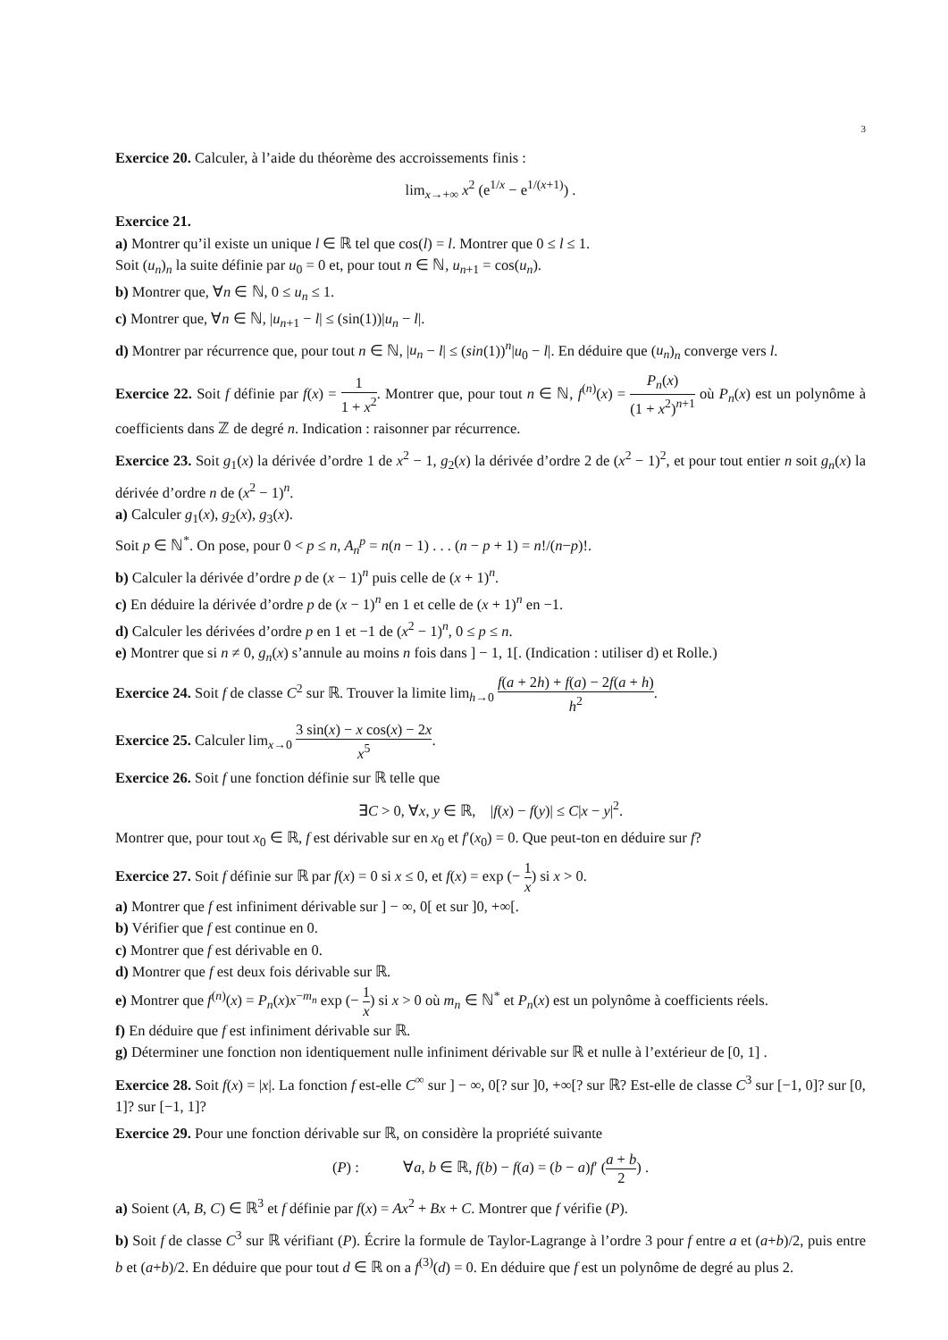3
Exercice 20. Calculer, à l’aide du théorème des accroissements finis :
lim<sub>x→+∞</sub> x<sup>2</sup> (e<sup>1/x</sup> − e<sup>1/(x+1)</sup>) .
Exercice 21.
a) Montrer qu’il existe un unique l ∈ ℝ tel que cos(l) = l. Montrer que 0 ≤ l ≤ 1.
Soit (u<sub>n</sub>)<sub>n</sub> la suite définie par u<sub>0</sub> = 0 et, pour tout n ∈ ℕ, u<sub>n+1</sub> = cos(u<sub>n</sub>).
b) Montrer que, ∀n ∈ ℕ, 0 ≤ u<sub>n</sub> ≤ 1.
c) Montrer que, ∀n ∈ ℕ, |u<sub>n+1</sub> − l| ≤ (sin(1))|u<sub>n</sub> − l|.
d) Montrer par récurrence que, pour tout n ∈ ℕ, |u<sub>n</sub> − l| ≤ (sin(1))<sup>n</sup>|u<sub>0</sub> − l|. En déduire que (u<sub>n</sub>)<sub>n</sub> converge vers l.
Exercice 22. Soit f définie par f(x) = 1 1 + x<sup>2</sup>. Montrer que, pour tout n ∈ ℕ, f<sup>(n)</sup>(x) = P<sub>n</sub>(x) (1 + x<sup>2</sup>)<sup>n+1</sup> où P<sub>n</sub>(x) est un polynôme à coefficients dans ℤ de degré n. Indication : raisonner par récurrence.
Exercice 23. Soit g<sub>1</sub>(x) la dérivée d’ordre 1 de x<sup>2</sup> − 1, g<sub>2</sub>(x) la dérivée d’ordre 2 de (x<sup>2</sup> − 1)<sup>2</sup>, et pour tout entier n soit g<sub>n</sub>(x) la dérivée d’ordre n de (x<sup>2</sup> − 1)<sup>n</sup>.
a) Calculer g<sub>1</sub>(x), g<sub>2</sub>(x), g<sub>3</sub>(x).
Soit p ∈ ℕ<sup>*</sup>. On pose, pour 0 < p ≤ n, A<sub>n</sub><sup>p</sup> = n(n − 1) . . . (n − p + 1) = n!/(n−p)!.
b) Calculer la dérivée d’ordre p de (x − 1)<sup>n</sup> puis celle de (x + 1)<sup>n</sup>.
c) En déduire la dérivée d’ordre p de (x − 1)<sup>n</sup> en 1 et celle de (x + 1)<sup>n</sup> en −1.
d) Calculer les dérivées d’ordre p en 1 et −1 de (x<sup>2</sup> − 1)<sup>n</sup>, 0 ≤ p ≤ n.
e) Montrer que si n ≠ 0, g<sub>n</sub>(x) s’annule au moins n fois dans ] − 1, 1[. (Indication : utiliser d) et Rolle.)
Exercice 24. Soit f de classe C<sup>2</sup> sur ℝ. Trouver la limite lim<sub>h→0</sub> f(a + 2h) + f(a) − 2f(a + h) h<sup>2</sup>.
Exercice 25. Calculer lim<sub>x→0</sub> 3 sin(x) − x cos(x) − 2x x<sup>5</sup>.
Exercice 26. Soit f une fonction définie sur ℝ telle que
∃C > 0, ∀x, y ∈ ℝ, |f(x) − f(y)| ≤ C|x − y|<sup>2</sup>.
Montrer que, pour tout x<sub>0</sub> ∈ ℝ, f est dérivable sur en x<sub>0</sub> et f′(x<sub>0</sub>) = 0. Que peut-ton en déduire sur f?
Exercice 27. Soit f définie sur ℝ par f(x) = 0 si x ≤ 0, et f(x) = exp (− 1 x) si x > 0.
a) Montrer que f est infiniment dérivable sur ] − ∞, 0[ et sur ]0, +∞[.
b) Vérifier que f est continue en 0.
c) Montrer que f est dérivable en 0.
d) Montrer que f est deux fois dérivable sur ℝ.
e) Montrer que f<sup>(n)</sup>(x) = P<sub>n</sub>(x)x<sup>−m<sub>n</sub></sup> exp (− 1 x) si x > 0 où m<sub>n</sub> ∈ ℕ<sup>*</sup> et P<sub>n</sub>(x) est un polynôme à coefficients réels.
f) En déduire que f est infiniment dérivable sur ℝ.
g) Déterminer une fonction non identiquement nulle infiniment dérivable sur ℝ et nulle à l’extérieur de [0, 1] .
Exercice 28. Soit f(x) = |x|. La fonction f est-elle C<sup>∞</sup> sur ] − ∞, 0[? sur ]0, +∞[? sur ℝ? Est-elle de classe C<sup>3</sup> sur [−1, 0]? sur [0, 1]? sur [−1, 1]?
Exercice 29. Pour une fonction dérivable sur ℝ, on considère la propriété suivante
(P) : ∀a, b ∈ ℝ, f(b) − f(a) = (b − a)f′ (a + b 2) .
a) Soient (A, B, C) ∈ ℝ<sup>3</sup> et f définie par f(x) = Ax<sup>2</sup> + Bx + C. Montrer que f vérifie (P).
b) Soit f de classe C<sup>3</sup> sur ℝ vérifiant (P). Écrire la formule de Taylor-Lagrange à l’ordre 3 pour f entre a et (a+b)/2, puis entre b et (a+b)/2. En déduire que pour tout d ∈ ℝ on a f<sup>(3)</sup>(d) = 0. En déduire que f est un polynôme de degré au plus 2.